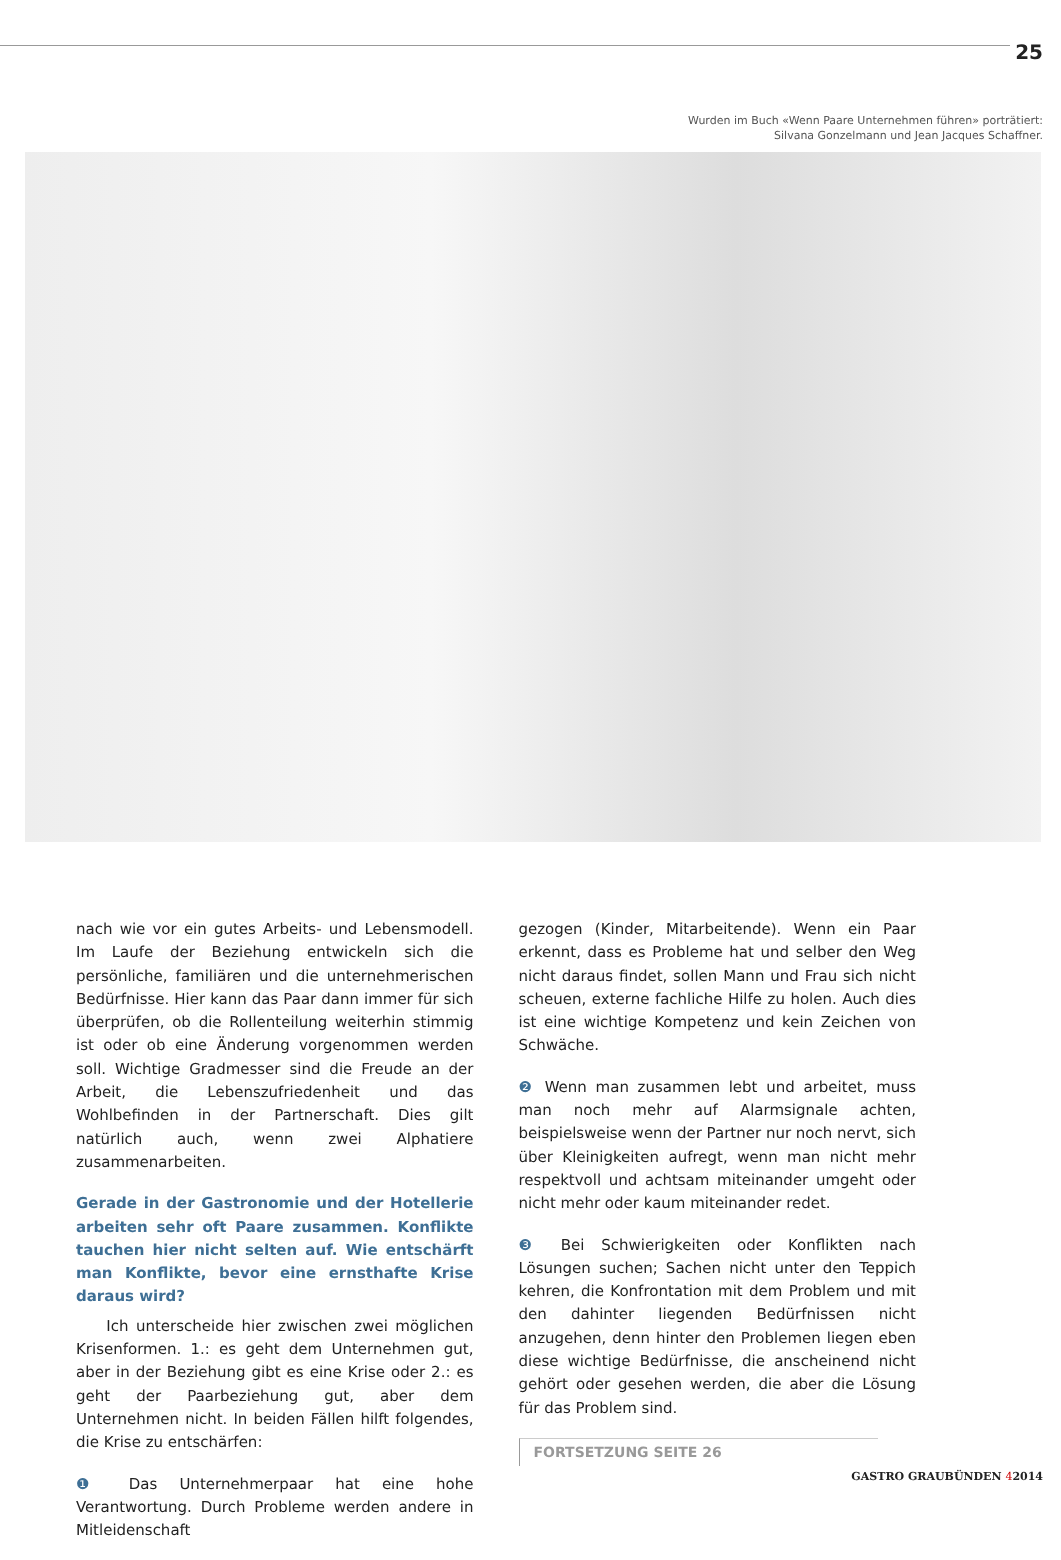25
Wurden im Buch «Wenn Paare Unternehmen führen» porträtiert:
Silvana Gonzelmann und Jean Jacques Schaffner.
nach wie vor ein gutes Arbeits- und Lebensmodell. Im Laufe der Beziehung entwickeln sich die persönliche, familiären und die unternehmerischen Bedürfnisse. Hier kann das Paar dann immer für sich überprüfen, ob die Rollenteilung weiterhin stimmig ist oder ob eine Änderung vorgenommen werden soll. Wichtige Gradmesser sind die Freude an der Arbeit, die Lebenszufriedenheit und das Wohlbefinden in der Partnerschaft. Dies gilt natürlich auch, wenn zwei Alphatiere zusammenarbeiten.
Gerade in der Gastronomie und der Hotellerie arbeiten sehr oft Paare zusammen. Konflikte tauchen hier nicht selten auf. Wie entschärft man Konflikte, bevor eine ernsthafte Krise daraus wird?
Ich unterscheide hier zwischen zwei möglichen Krisenformen. 1.: es geht dem Unternehmen gut, aber in der Beziehung gibt es eine Krise oder 2.: es geht der Paarbeziehung gut, aber dem Unternehmen nicht. In beiden Fällen hilft folgendes, die Krise zu entschärfen:
❶ Das Unternehmerpaar hat eine hohe Verantwortung. Durch Probleme werden andere in Mitleidenschaft
gezogen (Kinder, Mitarbeitende). Wenn ein Paar erkennt, dass es Probleme hat und selber den Weg nicht daraus findet, sollen Mann und Frau sich nicht scheuen, externe fachliche Hilfe zu holen. Auch dies ist eine wichtige Kompetenz und kein Zeichen von Schwäche.
❷ Wenn man zusammen lebt und arbeitet, muss man noch mehr auf Alarmsignale achten, beispielsweise wenn der Partner nur noch nervt, sich über Kleinigkeiten aufregt, wenn man nicht mehr respektvoll und achtsam miteinander umgeht oder nicht mehr oder kaum miteinander redet.
❸ Bei Schwierigkeiten oder Konflikten nach Lösungen suchen; Sachen nicht unter den Teppich kehren, die Konfrontation mit dem Problem und mit den dahinter liegenden Bedürfnissen nicht anzugehen, denn hinter den Problemen liegen eben diese wichtige Bedürfnisse, die anscheinend nicht gehört oder gesehen werden, die aber die Lösung für das Problem sind.
FORTSETZUNG SEITE 26
GASTRO GRAUBÜNDEN 42014